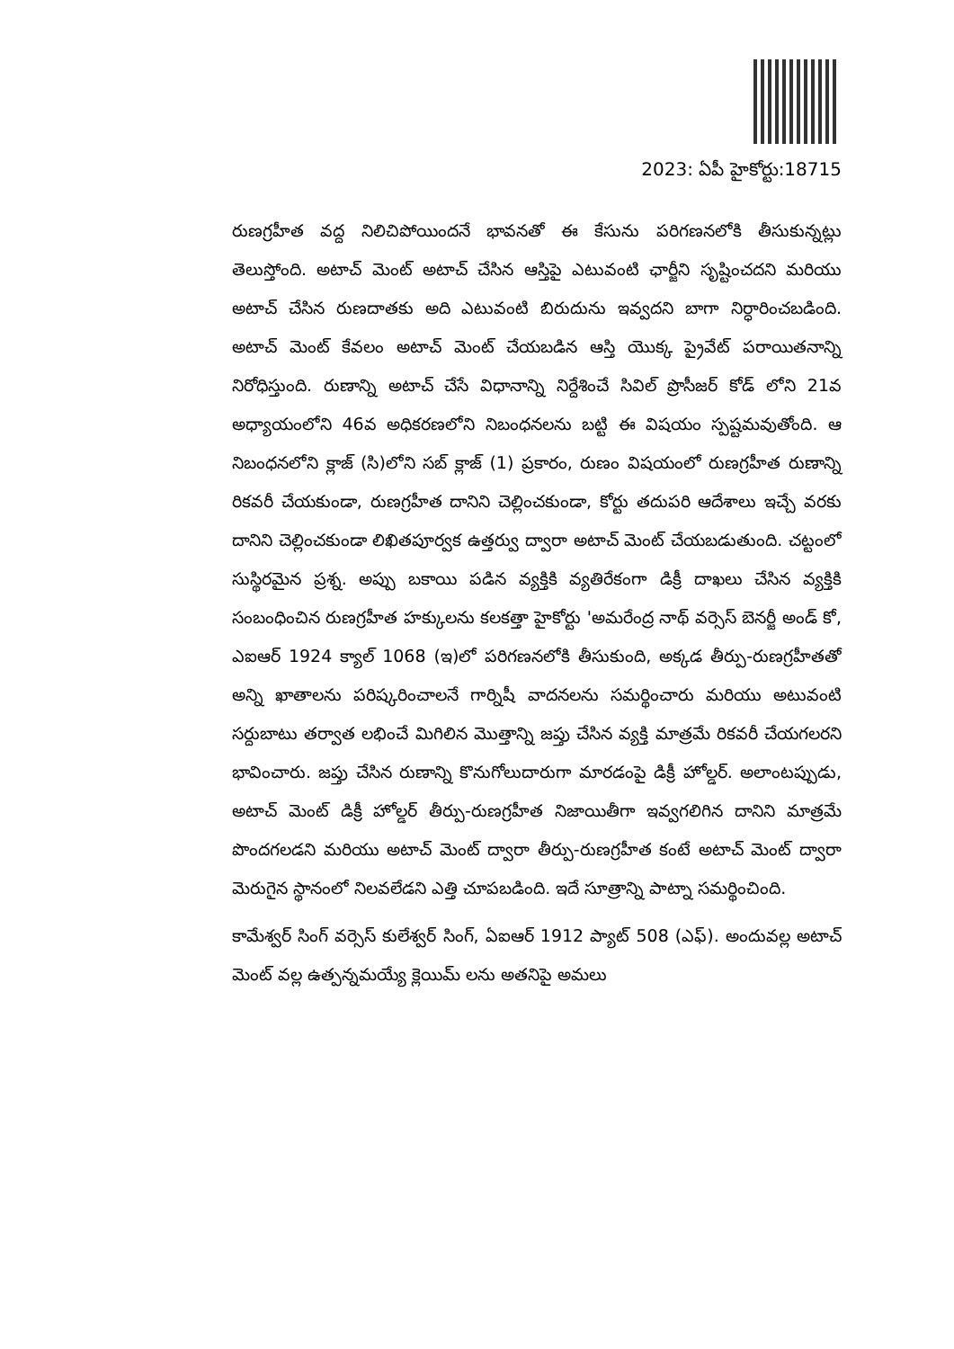2023: ఏపీ హైకోర్టు:18715
రుణగ్రహీత వద్ద నిలిచిపోయిందనే భావనతో ఈ కేసును పరిగణనలోకి తీసుకున్నట్లు తెలుస్తోంది. అటాచ్ మెంట్ అటాచ్ చేసిన ఆస్తిపై ఎటువంటి ఛార్జీని సృష్టించదని మరియు అటాచ్ చేసిన రుణదాతకు అది ఎటువంటి బిరుదును ఇవ్వదని బాగా నిర్ధారించబడింది. అటాచ్ మెంట్ కేవలం అటాచ్ మెంట్ చేయబడిన ఆస్తి యొక్క ప్రైవేట్ పరాయితనాన్ని నిరోధిస్తుంది. రుణాన్ని అటాచ్ చేసే విధానాన్ని నిర్దేశించే సివిల్ ప్రొసీజర్ కోడ్ లోని 21వ అధ్యాయంలోని 46వ అధికరణలోని నిబంధనలను బట్టి ఈ విషయం స్పష్టమవుతోంది. ఆ నిబంధనలోని క్లాజ్ (సి)లోని సబ్ క్లాజ్ (1) ప్రకారం, రుణం విషయంలో రుణగ్రహీత రుణాన్ని రికవరీ చేయకుండా, రుణగ్రహీత దానిని చెల్లించకుండా, కోర్టు తదుపరి ఆదేశాలు ఇచ్చే వరకు దానిని చెల్లించకుండా లిఖితపూర్వక ఉత్తర్వు ద్వారా అటాచ్ మెంట్ చేయబడుతుంది. చట్టంలో సుస్థిరమైన ప్రశ్న. అప్పు బకాయి పడిన వ్యక్తికి వ్యతిరేకంగా డిక్రీ దాఖలు చేసిన వ్యక్తికి సంబంధించిన రుణగ్రహీత హక్కులను కలకత్తా హైకోర్టు 'అమరేంద్ర నాథ్ వర్సెస్ బెనర్జీ అండ్ కో, ఎఐఆర్ 1924 క్యాల్ 1068 (ఇ)లో పరిగణనలోకి తీసుకుంది, అక్కడ తీర్పు-రుణగ్రహీతతో అన్ని ఖాతాలను పరిష్కరించాలనే గార్నిషీ వాదనలను సమర్థించారు మరియు అటువంటి సర్దుబాటు తర్వాత లభించే మిగిలిన మొత్తాన్ని జప్తు చేసిన వ్యక్తి మాత్రమే రికవరీ చేయగలరని భావించారు. జప్తు చేసిన రుణాన్ని కొనుగోలుదారుగా మారడంపై డిక్రీ హోల్డర్. అలాంటప్పుడు, అటాచ్ మెంట్ డిక్రీ హోల్డర్ తీర్పు-రుణగ్రహీత నిజాయితీగా ఇవ్వగలిగిన దానిని మాత్రమే పొందగలడని మరియు అటాచ్ మెంట్ ద్వారా తీర్పు-రుణగ్రహీత కంటే అటాచ్ మెంట్ ద్వారా మెరుగైన స్థానంలో నిలవలేడని ఎత్తి చూపబడింది. ఇదే సూత్రాన్ని పాట్నా సమర్థించింది.
కామేశ్వర్ సింగ్ వర్సెస్ కులేశ్వర్ సింగ్, ఏఐఆర్ 1912 ప్యాట్ 508 (ఎఫ్). అందువల్ల అటాచ్ మెంట్ వల్ల ఉత్పన్నమయ్యే క్లెయిమ్ లను అతనిపై అమలు